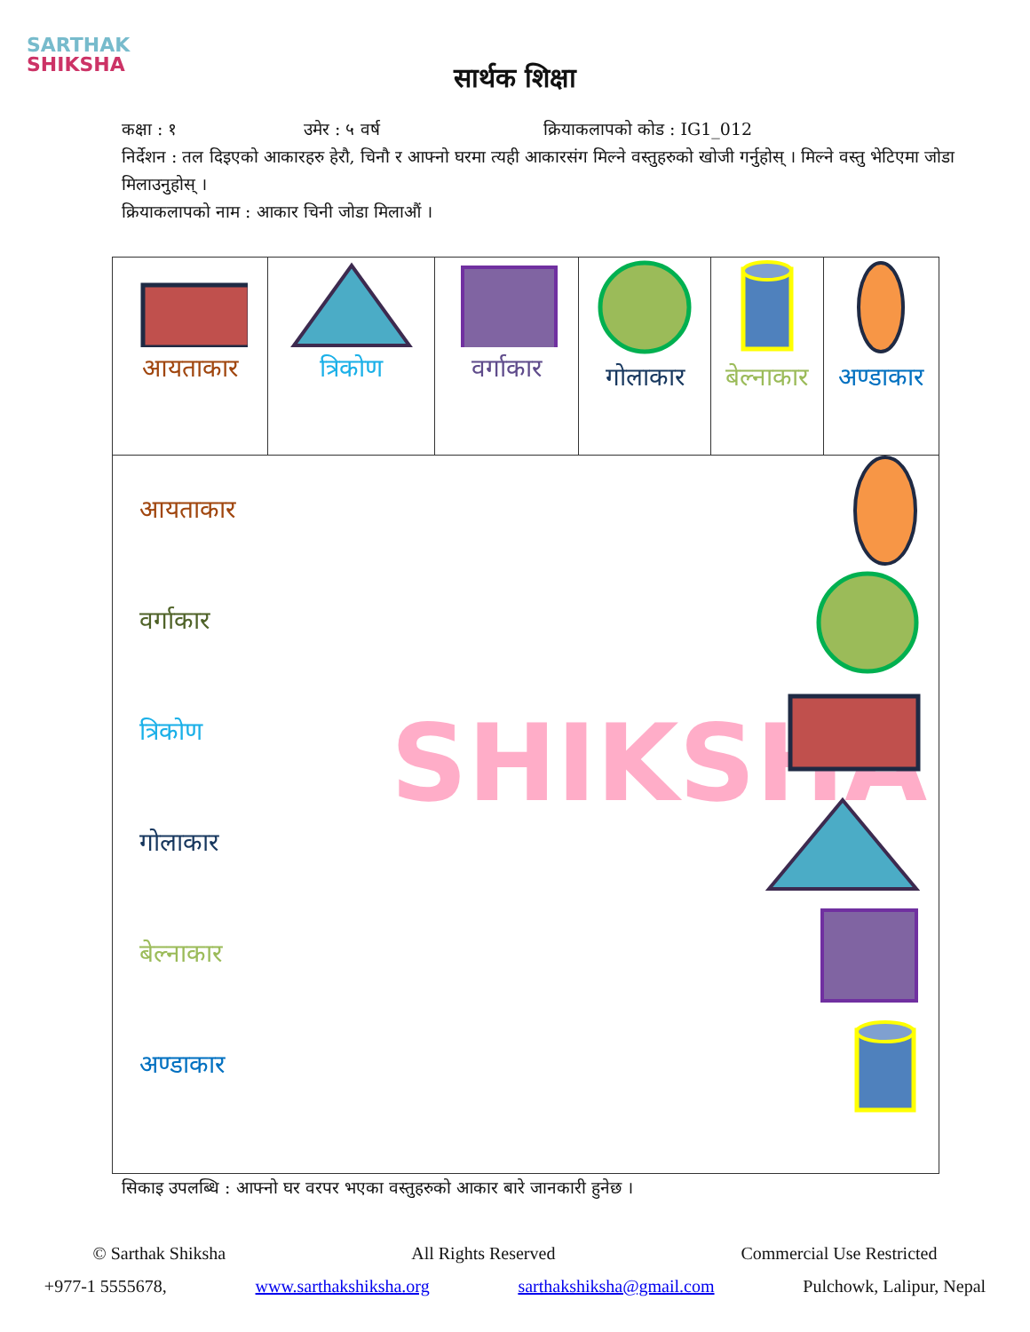SARTHAK
SHIKSHA
सार्थक शिक्षा
कक्षा : १ उमेर : ५ वर्ष क्रियाकलापको कोड : IG1_012
निर्देशन : तल दिइएको आकारहरु हेरौ, चिनौ र आफ्नो घरमा त्यही आकारसंग मिल्ने वस्तुहरुको खोजी गर्नुहोस् । मिल्ने वस्तु भेटिएमा जोडा मिलाउनुहोस् ।
क्रियाकलापको नाम : आकार चिनी जोडा मिलाऔं ।
SHIKSHA
| आयताकार | त्रिकोण | वर्गाकार | गोलाकार | बेल्नाकार | अण्डाकार |
| आयताकार वर्गाकार त्रिकोण गोलाकार बेल्नाकार अण्डाकार | | | | | |
सिकाइ उपलब्धि : आफ्नो घर वरपर भएका वस्तुहरुको आकार बारे जानकारी हुनेछ ।
© Sarthak Shiksha All Rights Reserved Commercial Use Restricted
+977-1 5555678, www.sarthakshiksha.org sarthakshiksha@gmail.com Pulchowk, Lalipur, Nepal